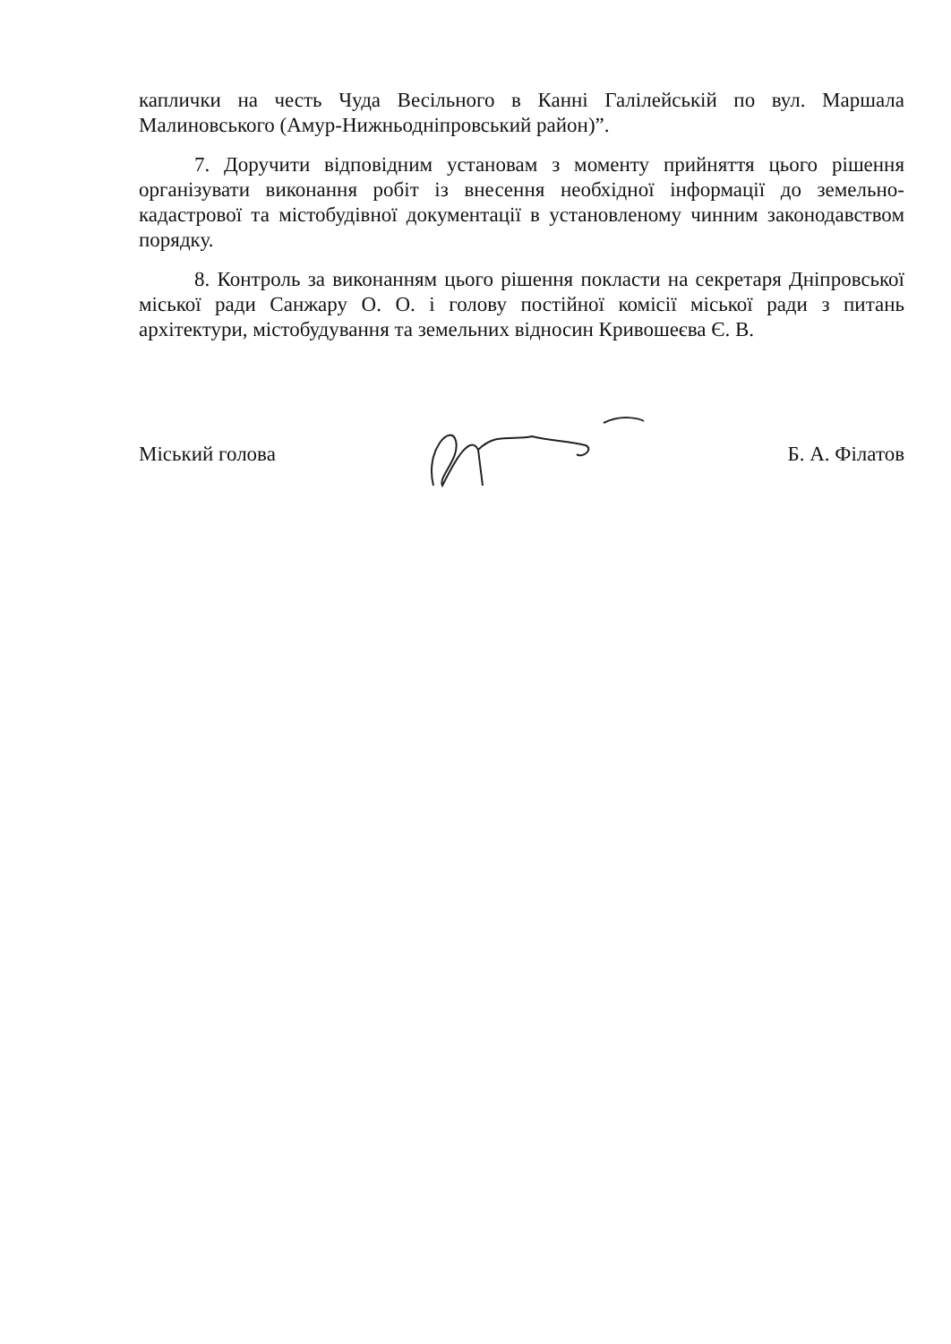каплички на честь Чуда Весільного в Канні Галілейській по вул. Маршала Малиновського (Амур-Нижньодніпровський район)”.
7. Доручити відповідним установам з моменту прийняття цього рішення організувати виконання робіт із внесення необхідної інформації до земельно-кадастрової та містобудівної документації в установленому чинним законодавством порядку.
8. Контроль за виконанням цього рішення покласти на секретаря Дніпровської міської ради Санжару О. О. і голову постійної комісії міської ради з питань архітектури, містобудування та земельних відносин Кривошеєва Є. В.
Міський голова Б. А. Філатов